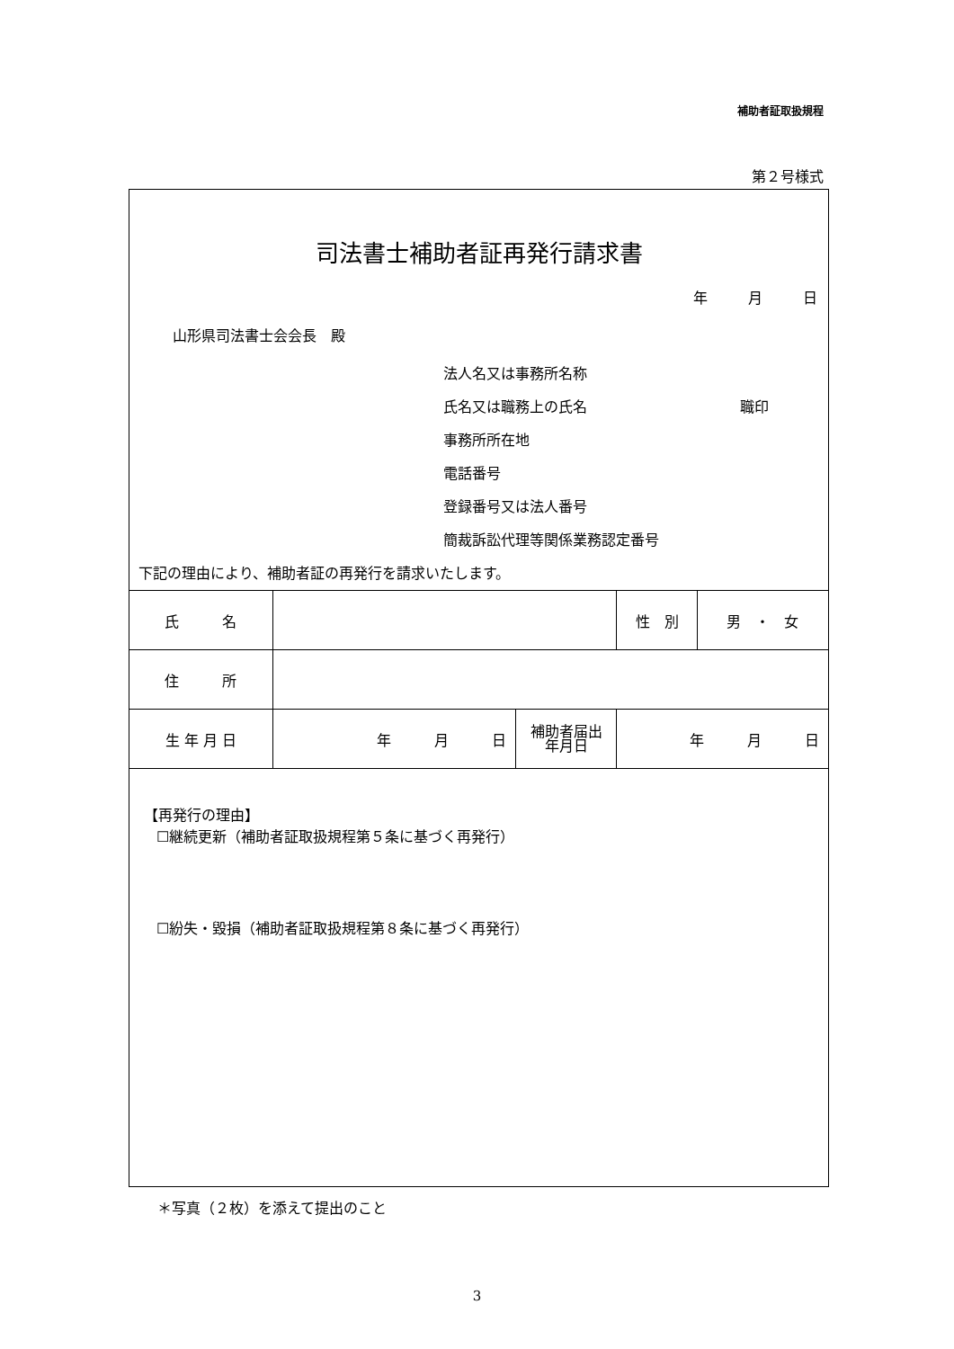補助者証取扱規程
第２号様式
司法書士補助者証再発行請求書
年 月 日
山形県司法書士会会長　殿
法人名又は事務所名称
氏名又は職務上の氏名 職印
事務所所在地
電話番号
登録番号又は法人番号
簡裁訴訟代理等関係業務認定番号
下記の理由により、補助者証の再発行を請求いたします。
| 氏 名 | | | 性 別 | 男 ・ 女 |
| 住 所 | | | | |
| 生 年 月 日 | 年 月 日 | 補助者届出 年月日 | 年 月 日 | |
【再発行の理由】
☐継続更新（補助者証取扱規程第５条に基づく再発行）
☐紛失・毀損（補助者証取扱規程第８条に基づく再発行）
＊写真（２枚）を添えて提出のこと
3